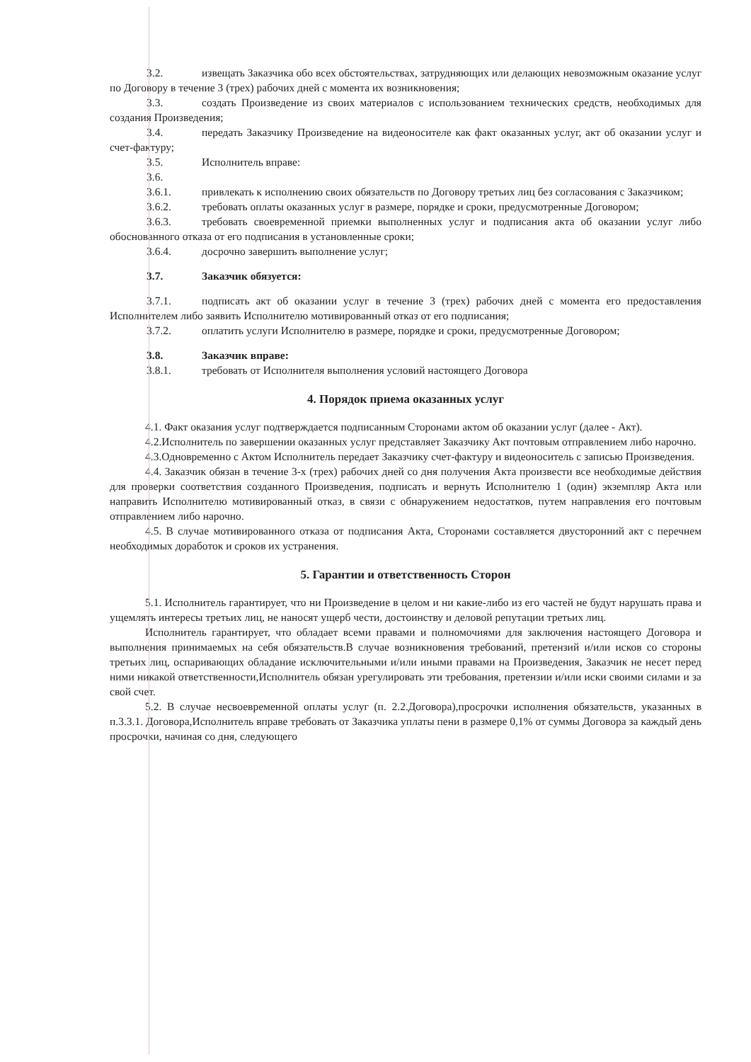3.2. извещать Заказчика обо всех обстоятельствах, затрудняющих или делающих невозможным оказание услуг по Договору в течение 3 (трех) рабочих дней с момента их возникновения;
3.3. создать Произведение из своих материалов с использованием технических средств, необходимых для создания Произведения;
3.4. передать Заказчику Произведение на видеоносителе как факт оказанных услуг, акт об оказании услуг и счет-фактуру;
3.5. Исполнитель вправе:
3.6.
3.6.1. привлекать к исполнению своих обязательств по Договору третьих лиц без согласования с Заказчиком;
3.6.2. требовать оплаты оказанных услуг в размере, порядке и сроки, предусмотренные Договором;
3.6.3. требовать своевременной приемки выполненных услуг и подписания акта об оказании услуг либо обоснованного отказа от его подписания в установленные сроки;
3.6.4. досрочно завершить выполнение услуг;
3.7. Заказчик обязуется:
3.7.1. подписать акт об оказании услуг в течение 3 (трех) рабочих дней с момента его предоставления Исполнителем либо заявить Исполнителю мотивированный отказ от его подписания;
3.7.2. оплатить услуги Исполнителю в размере, порядке и сроки, предусмотренные Договором;
3.8. Заказчик вправе:
3.8.1. требовать от Исполнителя выполнения условий настоящего Договора
4. Порядок приема оказанных услуг
4.1. Факт оказания услуг подтверждается подписанным Сторонами актом об оказании услуг (далее - Акт).
4.2.Исполнитель по завершении оказанных услуг представляет Заказчику Акт почтовым отправлением либо нарочно.
4.3.Одновременно с Актом Исполнитель передает Заказчику счет-фактуру и видеоноситель с записью Произведения.
4.4. Заказчик обязан в течение 3-х (трех) рабочих дней со дня получения Акта произвести все необходимые действия для проверки соответствия созданного Произведения, подписать и вернуть Исполнителю 1 (один) экземпляр Акта или направить Исполнителю мотивированный отказ, в связи с обнаружением недостатков, путем направления его почтовым отправлением либо нарочно.
4.5. В случае мотивированного отказа от подписания Акта, Сторонами составляется двусторонний акт с перечнем необходимых доработок и сроков их устранения.
5. Гарантии и ответственность Сторон
5.1. Исполнитель гарантирует, что ни Произведение в целом и ни какие-либо из его частей не будут нарушать права и ущемлять интересы третьих лиц, не наносят ущерб чести, достоинству и деловой репутации третьих лиц.
Исполнитель гарантирует, что обладает всеми правами и полномочиями для заключения настоящего Договора и выполнения принимаемых на себя обязательств.В случае возникновения требований, претензий и/или исков со стороны третьих лиц, оспаривающих обладание исключительными и/или иными правами на Произведения, Заказчик не несет перед ними никакой ответственности,Исполнитель обязан урегулировать эти требования, претензии и/или иски своими силами и за свой счет.
5.2. В случае несвоевременной оплаты услуг (п. 2.2.Договора),просрочки исполнения обязательств, указанных в п.3.3.1. Договора,Исполнитель вправе требовать от Заказчика уплаты пени в размере 0,1% от суммы Договора за каждый день просрочки, начиная со дня, следующего